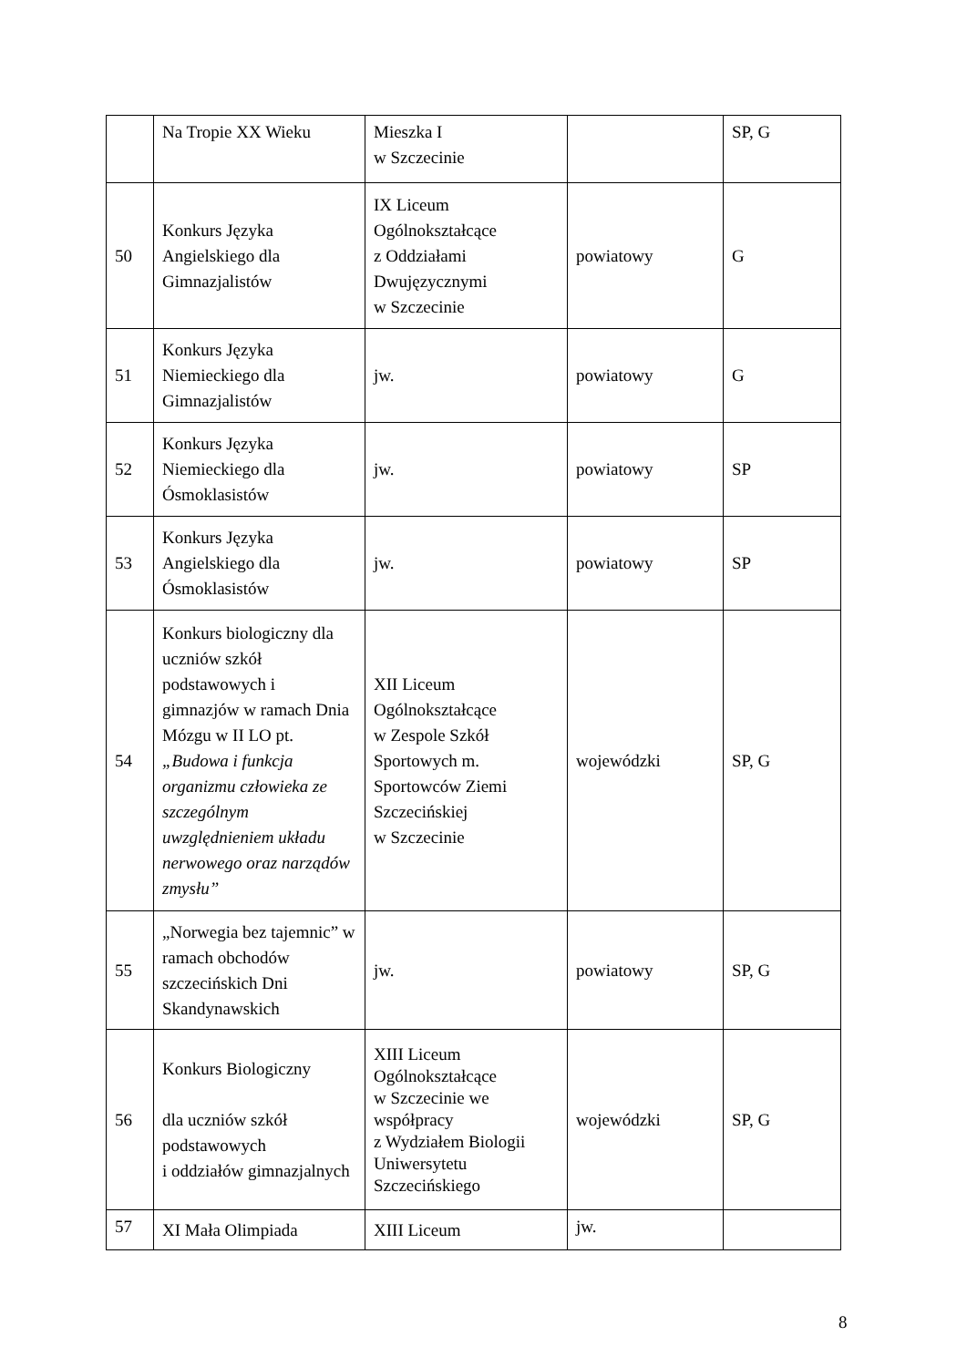| | Na Tropie XX Wieku | Mieszka I w Szczecinie | | SP, G |
| 50 | Konkurs Języka Angielskiego dla Gimnazjalistów | IX Liceum Ogólnokształcące z Oddziałami Dwujęzycznymi w Szczecinie | powiatowy | G |
| 51 | Konkurs Języka Niemieckiego dla Gimnazjalistów | jw. | powiatowy | G |
| 52 | Konkurs Języka Niemieckiego dla Ósmoklasistów | jw. | powiatowy | SP |
| 53 | Konkurs Języka Angielskiego dla Ósmoklasistów | jw. | powiatowy | SP |
| 54 | Konkurs biologiczny dla uczniów szkół podstawowych i gimnazjów w ramach Dnia Mózgu w II LO pt. „Budowa i funkcja organizmu człowieka ze szczególnym uwzględnieniem układu nerwowego oraz narządów zmysłu” | XII Liceum Ogólnokształcące w Zespole Szkół Sportowych m. Sportowców Ziemi Szczecińskiej w Szczecinie | wojewódzki | SP, G |
| 55 | „Norwegia bez tajemnic” w ramach obchodów szczecińskich Dni Skandynawskich | jw. | powiatowy | SP, G |
| 56 | Konkurs Biologiczny dla uczniów szkół podstawowych i oddziałów gimnazjalnych | XIII Liceum Ogólnokształcące w Szczecinie we współpracy z Wydziałem Biologii Uniwersytetu Szczecińskiego | wojewódzki | SP, G |
| 57 | XI Mała Olimpiada | XIII Liceum | jw. | |
8